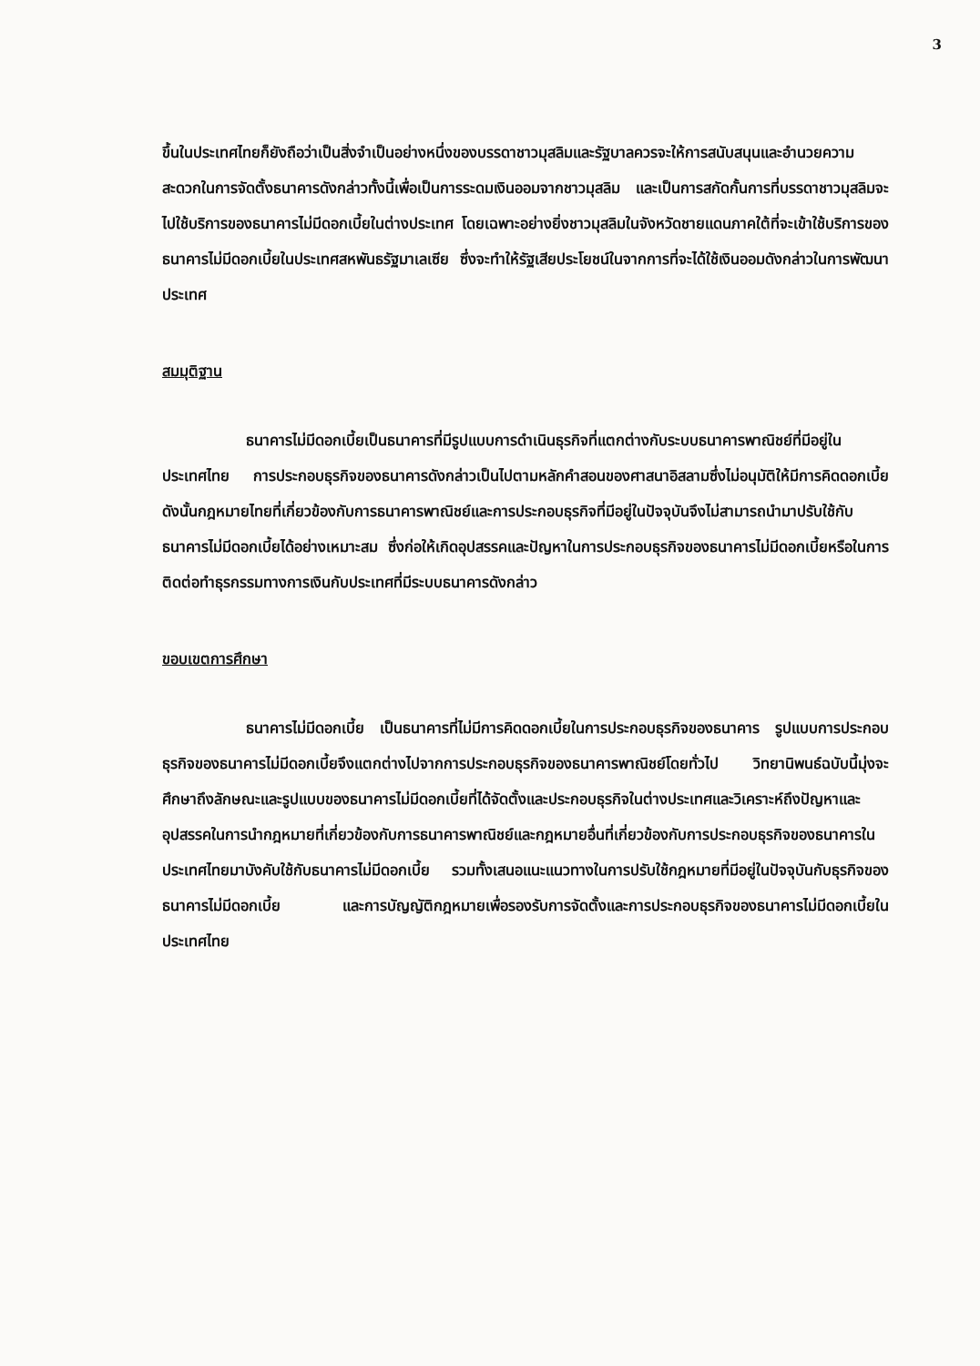3
ขึ้นในประเทศไทยก็ยังถือว่าเป็นสิ่งจำเป็นอย่างหนึ่งของบรรดาชาวมุสลิมและรัฐบาลควรจะให้การสนับสนุนและอำนวยความสะดวกในการจัดตั้งธนาคารดังกล่าวทั้งนี้เพื่อเป็นการระดมเงินออมจากชาวมุสลิม และเป็นการสกัดกั้นการที่บรรดาชาวมุสลิมจะไปใช้บริการของธนาคารไม่มีดอกเบี้ยในต่างประเทศ โดยเฉพาะอย่างยิ่งชาวมุสลิมในจังหวัดชายแดนภาคใต้ที่จะเข้าใช้บริการของธนาคารไม่มีดอกเบี้ยในประเทศสหพันธรัฐมาเลเซีย ซึ่งจะทำให้รัฐเสียประโยชน์ในจากการที่จะได้ใช้เงินออมดังกล่าวในการพัฒนาประเทศ
สมมุติฐาน
ธนาคารไม่มีดอกเบี้ยเป็นธนาคารที่มีรูปแบบการดำเนินธุรกิจที่แตกต่างกับระบบธนาคารพาณิชย์ที่มีอยู่ในประเทศไทย การประกอบธุรกิจของธนาคารดังกล่าวเป็นไปตามหลักคำสอนของศาสนาอิสลามซึ่งไม่อนุมัติให้มีการคิดดอกเบี้ย ดังนั้นกฎหมายไทยที่เกี่ยวข้องกับการธนาคารพาณิชย์และการประกอบธุรกิจที่มีอยู่ในปัจจุบันจึงไม่สามารถนำมาปรับใช้กับธนาคารไม่มีดอกเบี้ยได้อย่างเหมาะสม ซึ่งก่อให้เกิดอุปสรรคและปัญหาในการประกอบธุรกิจของธนาคารไม่มีดอกเบี้ยหรือในการติดต่อทำธุรกรรมทางการเงินกับประเทศที่มีระบบธนาคารดังกล่าว
ขอบเขตการศึกษา
ธนาคารไม่มีดอกเบี้ย เป็นธนาคารที่ไม่มีการคิดดอกเบี้ยในการประกอบธุรกิจของธนาคาร รูปแบบการประกอบธุรกิจของธนาคารไม่มีดอกเบี้ยจึงแตกต่างไปจากการประกอบธุรกิจของธนาคารพาณิชย์โดยทั่วไป วิทยานิพนธ์ฉบับนี้มุ่งจะศึกษาถึงลักษณะและรูปแบบของธนาคารไม่มีดอกเบี้ยที่ได้จัดตั้งและประกอบธุรกิจในต่างประเทศและวิเคราะห์ถึงปัญหาและอุปสรรคในการนำกฎหมายที่เกี่ยวข้องกับการธนาคารพาณิชย์และกฎหมายอื่นที่เกี่ยวข้องกับการประกอบธุรกิจของธนาคารในประเทศไทยมาบังคับใช้กับธนาคารไม่มีดอกเบี้ย รวมทั้งเสนอแนะแนวทางในการปรับใช้กฎหมายที่มีอยู่ในปัจจุบันกับธุรกิจของธนาคารไม่มีดอกเบี้ย และการบัญญัติกฎหมายเพื่อรองรับการจัดตั้งและการประกอบธุรกิจของธนาคารไม่มีดอกเบี้ยในประเทศไทย